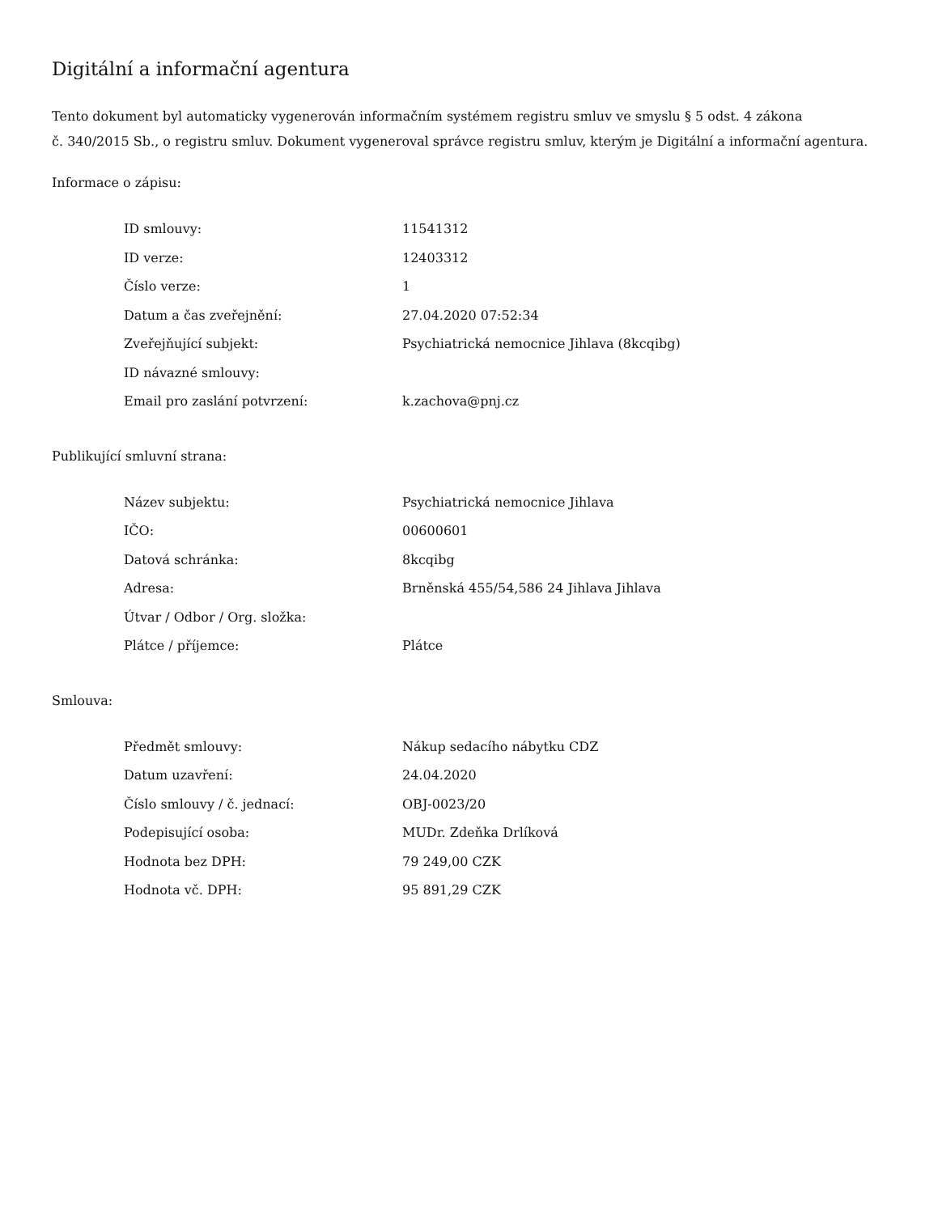Digitální a informační agentura
Tento dokument byl automaticky vygenerován informačním systémem registru smluv ve smyslu § 5 odst. 4 zákona
č. 340/2015 Sb., o registru smluv. Dokument vygeneroval správce registru smluv, kterým je Digitální a informační agentura.
Informace o zápisu:
| ID smlouvy: | 11541312 |
| ID verze: | 12403312 |
| Číslo verze: | 1 |
| Datum a čas zveřejnění: | 27.04.2020 07:52:34 |
| Zveřejňující subjekt: | Psychiatrická nemocnice Jihlava (8kcqibg) |
| ID návazné smlouvy: | |
| Email pro zaslání potvrzení: | k.zachova@pnj.cz |
Publikující smluvní strana:
| Název subjektu: | Psychiatrická nemocnice Jihlava |
| IČO: | 00600601 |
| Datová schránka: | 8kcqibg |
| Adresa: | Brněnská 455/54,586 24 Jihlava Jihlava |
| Útvar / Odbor / Org. složka: | |
| Plátce / příjemce: | Plátce |
Smlouva:
| Předmět smlouvy: | Nákup sedacího nábytku CDZ |
| Datum uzavření: | 24.04.2020 |
| Číslo smlouvy / č. jednací: | OBJ-0023/20 |
| Podepisující osoba: | MUDr. Zdeňka Drlíková |
| Hodnota bez DPH: | 79 249,00 CZK |
| Hodnota vč. DPH: | 95 891,29 CZK |